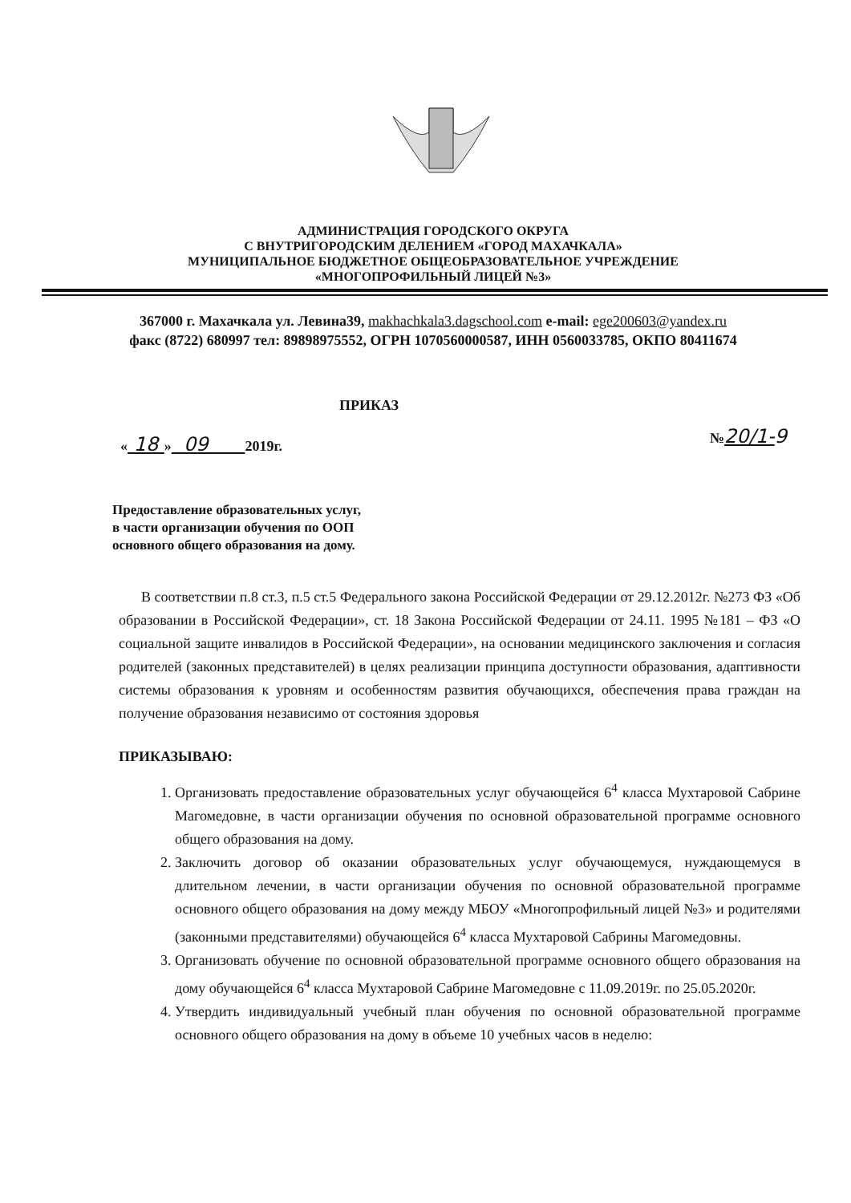АДМИНИСТРАЦИЯ ГОРОДСКОГО ОКРУГА
С ВНУТРИГОРОДСКИМ ДЕЛЕНИЕМ «ГОРОД МАХАЧКАЛА»
МУНИЦИПАЛЬНОЕ БЮДЖЕТНОЕ ОБЩЕОБРАЗОВАТЕЛЬНОЕ УЧРЕЖДЕНИЕ
«МНОГОПРОФИЛЬНЫЙ ЛИЦЕЙ №3»
367000 г. Махачкала ул. Левина39, makhachkala3.dagschool.com e-mail: ege200603@yandex.ru
факс (8722) 680997 тел: 89898975552, ОГРН 1070560000587, ИНН 0560033785, ОКПО 80411674
ПРИКАЗ
« 18 » 09 2019г. №20/1-9
Предоставление образовательных услуг,
в части организации обучения по ООП
основного общего образования на дому.
В соответствии п.8 ст.3, п.5 ст.5 Федерального закона Российской Федерации от 29.12.2012г. №273 ФЗ «Об образовании в Российской Федерации», ст. 18 Закона Российской Федерации от 24.11. 1995 №181 – ФЗ «О социальной защите инвалидов в Российской Федерации», на основании медицинского заключения и согласия родителей (законных представителей) в целях реализации принципа доступности образования, адаптивности системы образования к уровням и особенностям развития обучающихся, обеспечения права граждан на получение образования независимо от состояния здоровья
ПРИКАЗЫВАЮ:
1. Организовать предоставление образовательных услуг обучающейся 6<sup>4</sup> класса Мухтаровой Сабрине Магомедовне, в части организации обучения по основной образовательной программе основного общего образования на дому.
2. Заключить договор об оказании образовательных услуг обучающемуся, нуждающемуся в длительном лечении, в части организации обучения по основной образовательной программе основного общего образования на дому между МБОУ «Многопрофильный лицей №3» и родителями (законными представителями) обучающейся 6<sup>4</sup> класса Мухтаровой Сабрины Магомедовны.
3. Организовать обучение по основной образовательной программе основного общего образования на дому обучающейся 6<sup>4</sup> класса Мухтаровой Сабрине Магомедовне с 11.09.2019г. по 25.05.2020г.
4. Утвердить индивидуальный учебный план обучения по основной образовательной программе основного общего образования на дому в объеме 10 учебных часов в неделю: